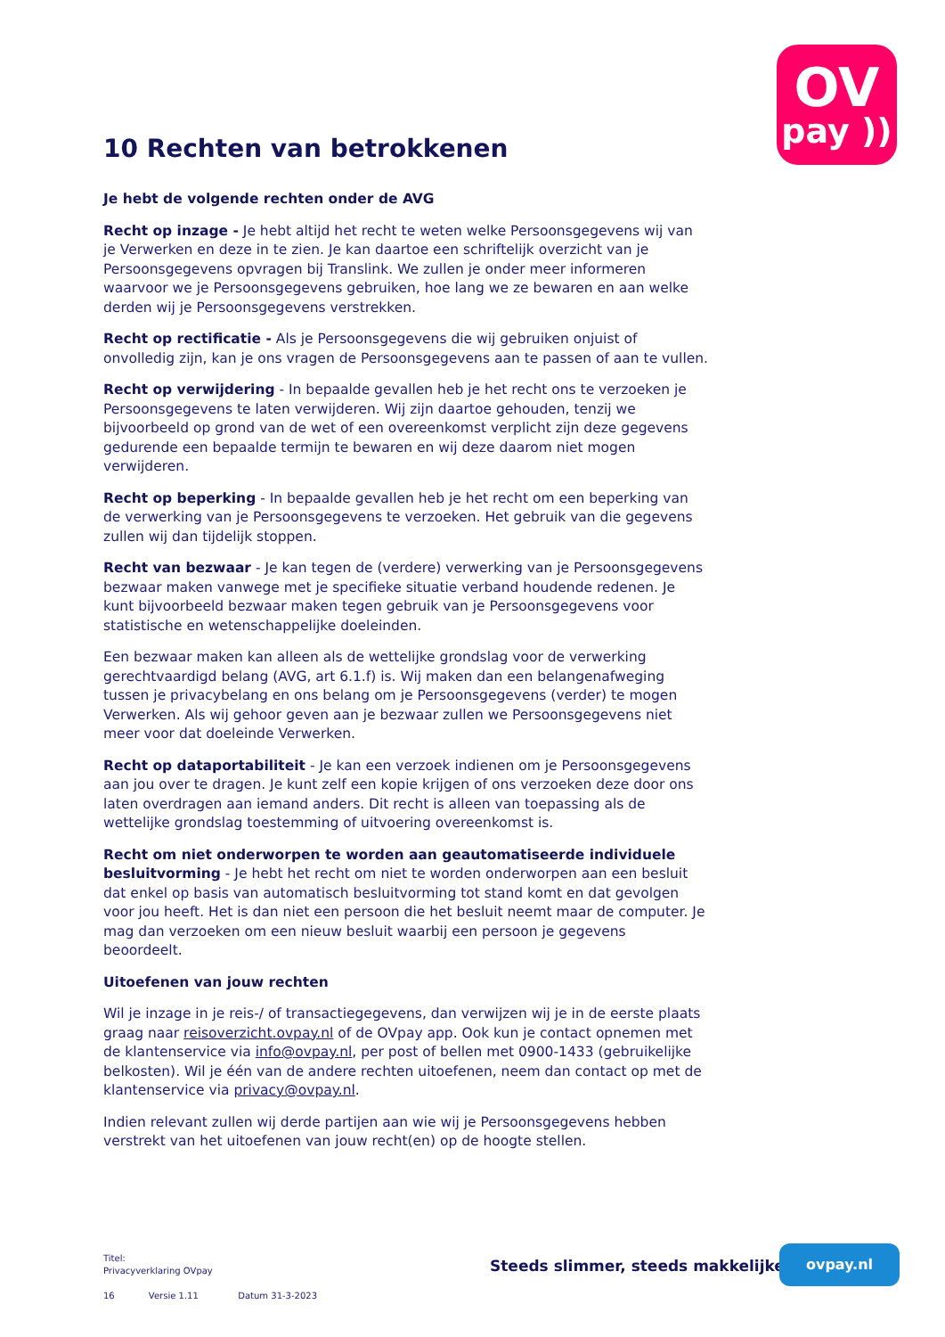OV
pay ))
10 Rechten van betrokkenen
Je hebt de volgende rechten onder de AVG
Recht op inzage - Je hebt altijd het recht te weten welke Persoonsgegevens wij van je Verwerken en deze in te zien. Je kan daartoe een schriftelijk overzicht van je Persoonsgegevens opvragen bij Translink. We zullen je onder meer informeren waarvoor we je Persoonsgegevens gebruiken, hoe lang we ze bewaren en aan welke derden wij je Persoonsgegevens verstrekken.
Recht op rectificatie - Als je Persoonsgegevens die wij gebruiken onjuist of onvolledig zijn, kan je ons vragen de Persoonsgegevens aan te passen of aan te vullen.
Recht op verwijdering - In bepaalde gevallen heb je het recht ons te verzoeken je Persoonsgegevens te laten verwijderen. Wij zijn daartoe gehouden, tenzij we bijvoorbeeld op grond van de wet of een overeenkomst verplicht zijn deze gegevens gedurende een bepaalde termijn te bewaren en wij deze daarom niet mogen verwijderen.
Recht op beperking - In bepaalde gevallen heb je het recht om een beperking van de verwerking van je Persoonsgegevens te verzoeken. Het gebruik van die gegevens zullen wij dan tijdelijk stoppen.
Recht van bezwaar - Je kan tegen de (verdere) verwerking van je Persoonsgegevens bezwaar maken vanwege met je specifieke situatie verband houdende redenen. Je kunt bijvoorbeeld bezwaar maken tegen gebruik van je Persoonsgegevens voor statistische en wetenschappelijke doeleinden.
Een bezwaar maken kan alleen als de wettelijke grondslag voor de verwerking gerechtvaardigd belang (AVG, art 6.1.f) is. Wij maken dan een belangenafweging tussen je privacybelang en ons belang om je Persoonsgegevens (verder) te mogen Verwerken. Als wij gehoor geven aan je bezwaar zullen we Persoonsgegevens niet meer voor dat doeleinde Verwerken.
Recht op dataportabiliteit - Je kan een verzoek indienen om je Persoonsgegevens aan jou over te dragen. Je kunt zelf een kopie krijgen of ons verzoeken deze door ons laten overdragen aan iemand anders. Dit recht is alleen van toepassing als de wettelijke grondslag toestemming of uitvoering overeenkomst is.
Recht om niet onderworpen te worden aan geautomatiseerde individuele besluitvorming - Je hebt het recht om niet te worden onderworpen aan een besluit dat enkel op basis van automatisch besluitvorming tot stand komt en dat gevolgen voor jou heeft. Het is dan niet een persoon die het besluit neemt maar de computer. Je mag dan verzoeken om een nieuw besluit waarbij een persoon je gegevens beoordeelt.
Uitoefenen van jouw rechten
Wil je inzage in je reis-/ of transactiegegevens, dan verwijzen wij je in de eerste plaats graag naar reisoverzicht.ovpay.nl of de OVpay app. Ook kun je contact opnemen met de klantenservice via info@ovpay.nl, per post of bellen met 0900-1433 (gebruikelijke belkosten). Wil je één van de andere rechten uitoefenen, neem dan contact op met de klantenservice via privacy@ovpay.nl.
Indien relevant zullen wij derde partijen aan wie wij je Persoonsgegevens hebben verstrekt van het uitoefenen van jouw recht(en) op de hoogte stellen.
Titel:
Privacyverklaring OVpay
16 Versie 1.11 Datum 31-3-2023
Steeds slimmer, steeds makkelijker
ovpay.nl